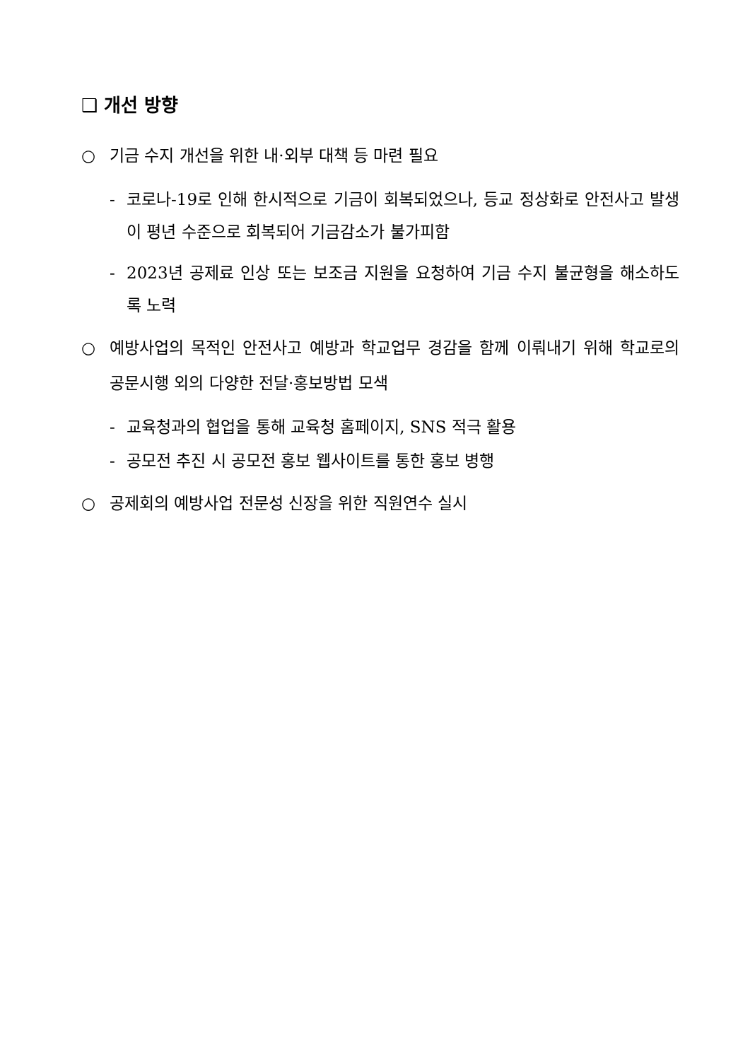❑ 개선 방향
○ 기금 수지 개선을 위한 내·외부 대책 등 마련 필요
- 코로나-19로 인해 한시적으로 기금이 회복되었으나, 등교 정상화로 안전사고 발생이 평년 수준으로 회복되어 기금감소가 불가피함
- 2023년 공제료 인상 또는 보조금 지원을 요청하여 기금 수지 불균형을 해소하도록 노력
○ 예방사업의 목적인 안전사고 예방과 학교업무 경감을 함께 이뤄내기 위해 학교로의 공문시행 외의 다양한 전달·홍보방법 모색
- 교육청과의 협업을 통해 교육청 홈페이지, SNS 적극 활용
- 공모전 추진 시 공모전 홍보 웹사이트를 통한 홍보 병행
○ 공제회의 예방사업 전문성 신장을 위한 직원연수 실시